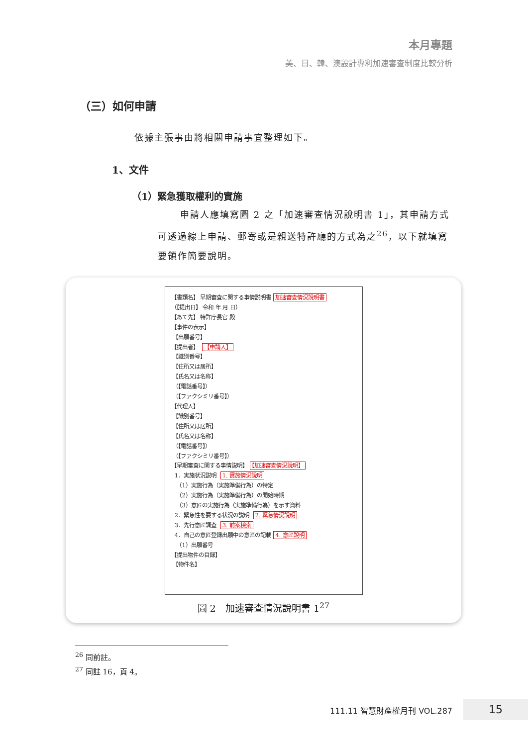本月專題
美、日、韓、澳設計專利加速審查制度比較分析
（三）如何申請
依據主張事由將相關申請事宜整理如下。
1、文件
（1）緊急獲取權利的實施
申請人應填寫圖 2 之「加速審查情況說明書 1」，其申請方式可透過線上申請、郵寄或是親送特許廳的方式為之<sup>26</sup>，以下就填寫要領作簡要說明。
【書類名】 早期審査に関する事情説明書 加速審查情況說明書
（【提出日】 令和 年 月 日）
【あて先】 特許庁長官 殿
【事件の表示】
【出願番号】
【提出者】 【申請人】
【識別番号】
【住所又は居所】
【氏名又は名称】
（【電話番号】）
（【ファクシミリ番号】）
【代理人】
【識別番号】
【住所又は居所】
【氏名又は名称】
（【電話番号】）
（【ファクシミリ番号】）
【早期審査に関する事情説明】 【加速審查情況說明】
1．実施状況説明 1. 實施情況說明
（1）実施行為（実施準備行為）の特定
（2）実施行為（実施準備行為）の開始時期
（3）意匠の実施行為（実施準備行為）を示す資料
2．緊急性を要する状況の説明 2. 緊急情況說明
3．先行意匠調査 3. 前案檢索
4．自己の意匠登録出願中の意匠の記載 4. 意匠說明
（1）出願番号
【提出物件の目録】
【物件名】
圖 2　加速審查情況說明書 1<sup>27</sup>
<sup>26</sup> 同前註。
<sup>27</sup> 同註 16，頁 4。
111.11 智慧財產權月刊 VOL.287 15